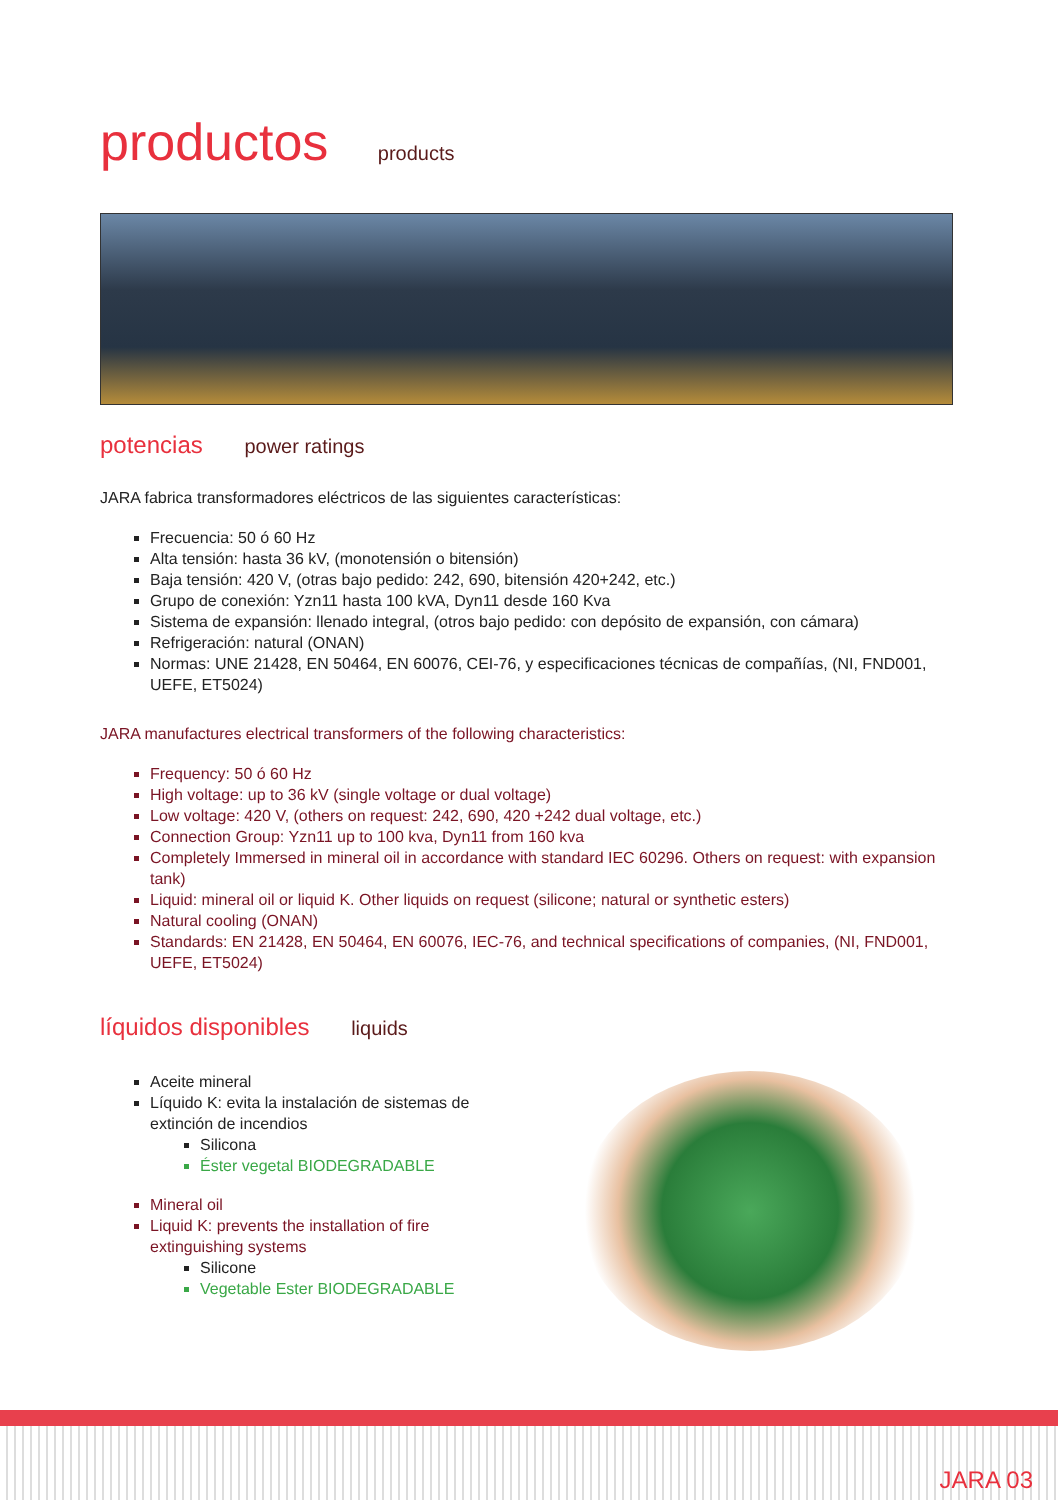productos products
potencias power ratings
JARA fabrica transformadores eléctricos de las siguientes características:
Frecuencia: 50 ó 60 Hz
Alta tensión: hasta 36 kV, (monotensión o bitensión)
Baja tensión: 420 V, (otras bajo pedido: 242, 690, bitensión 420+242, etc.)
Grupo de conexión: Yzn11 hasta 100 kVA, Dyn11 desde 160 Kva
Sistema de expansión: llenado integral, (otros bajo pedido: con depósito de expansión, con cámara)
Refrigeración: natural (ONAN)
Normas: UNE 21428, EN 50464, EN 60076, CEI-76, y especificaciones técnicas de compañías, (NI, FND001, UEFE, ET5024)
JARA manufactures electrical transformers of the following characteristics:
Frequency: 50 ó 60 Hz
High voltage: up to 36 kV (single voltage or dual voltage)
Low voltage: 420 V, (others on request: 242, 690, 420 +242 dual voltage, etc.)
Connection Group: Yzn11 up to 100 kva, Dyn11 from 160 kva
Completely Immersed in mineral oil in accordance with standard IEC 60296. Others on request: with expansion tank)
Liquid: mineral oil or liquid K. Other liquids on request (silicone; natural or synthetic esters)
Natural cooling (ONAN)
Standards: EN 21428, EN 50464, EN 60076, IEC-76, and technical specifications of companies, (NI, FND001, UEFE, ET5024)
líquidos disponibles liquids
Aceite mineral
Líquido K: evita la instalación de sistemas de extinción de incendios
Silicona
Éster vegetal BIODEGRADABLE
Mineral oil
Liquid K: prevents the installation of fire extinguishing systems
Silicone
Vegetable Ester BIODEGRADABLE
JARA 03